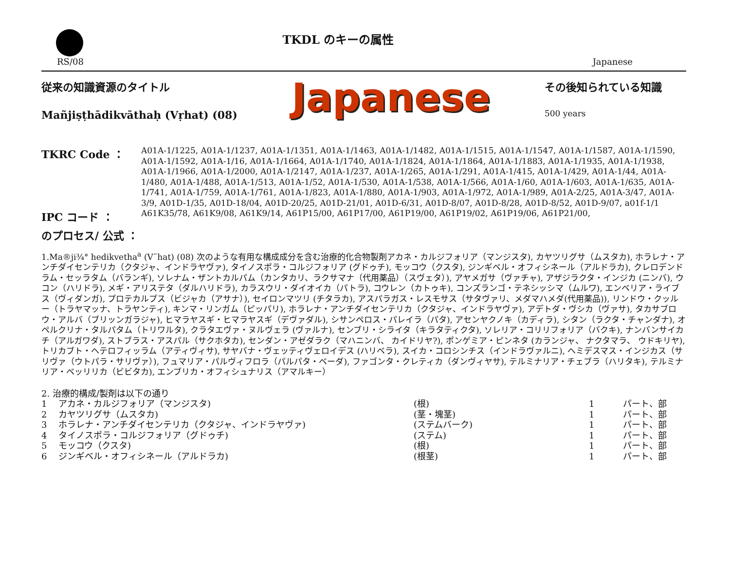RS/08
TKDL のキーの属性
Japanese
従来の知識資源のタイトル
Mañjiṣṭhādikvāthaḥ (Vṛhat) (08)
Japanese
その後知られている知識
500 years
TKRC Code ：
A01A-1/1225, A01A-1/1237, A01A-1/1351, A01A-1/1463, A01A-1/1482, A01A-1/1515, A01A-1/1547, A01A-1/1587, A01A-1/1590, A01A-1/1592, A01A-1/16, A01A-1/1664, A01A-1/1740, A01A-1/1824, A01A-1/1864, A01A-1/1883, A01A-1/1935, A01A-1/1938, A01A-1/1966, A01A-1/2000, A01A-1/2147, A01A-1/237, A01A-1/265, A01A-1/291, A01A-1/415, A01A-1/429, A01A-1/44, A01A-1/480, A01A-1/488, A01A-1/513, A01A-1/52, A01A-1/530, A01A-1/538, A01A-1/566, A01A-1/60, A01A-1/603, A01A-1/635, A01A-1/741, A01A-1/759, A01A-1/761, A01A-1/823, A01A-1/880, A01A-1/903, A01A-1/972, A01A-1/989, A01A-2/25, A01A-3/47, A01A-3/9, A01D-1/35, A01D-18/04, A01D-20/25, A01D-21/01, A01D-6/31, A01D-8/07, A01D-8/28, A01D-8/52, A01D-9/07, a01f-1/1
IPC コード ：
A61K35/78, A61K9/08, A61K9/14, A61P15/00, A61P17/00, A61P19/00, A61P19/02, A61P19/06, A61P21/00,
のプロセス/ 公式 ：
1.Ma®ji¾° hedikvetha<sup>a</sup> (V¨hat) (08) 次のような有用な構成成分を含む治療的化合物製剤アカネ・カルジフォリア（マンジスタ), カヤツリグサ（ムスタカ), ホラレナ・アンチダイセンテリカ（クタジャ、インドラヤヴァ), タイノスポラ・コルジフォリア (グドゥチ), モッコウ（クスタ), ジンギベル・オフィシネール（アルドラカ), クレロデンドラム・セッラタム（バランギ), ソレナム・ザントカルパム（カンタカリ、ラクサマナ（代用薬品）（スヴェタ）), アヤメガサ（ヴァチャ), アザジラクタ・インジカ (ニンバ), ウコン（ハリドラ), メギ・アリステタ（ダルハリドラ), カラスウリ・ダイオイカ（パトラ), コウレン（カトゥキ), コンズランゴ・テネシッシマ（ムルワ), エンベリア・ライブス（ヴィダンガ), プロテカルプス（ビジャカ（アサナ）), セイロンマツリ (チタラカ), アスパラガス・レスモサス（サタヴァリ、メダマハメダ(代用薬品)), リンドウ・クッルー（トラヤマッナ、トラヤンティ), キンマ・リンガム（ピッパリ), ホラレナ・アンチダイセンテリカ（クタジャ、インドラヤヴァ), アデトダ・ヴシカ（ヴァサ), タカサブロウ・アルバ（ブリッンガラジャ), ヒマラヤスギ・ヒマラヤスギ（デヴァダル), シサンペロス・パレイラ（パタ), アセンヤクノキ（カディラ), シタン（ラクタ・チャンダナ), オペルクリナ・タルパタム（トリワルタ), クラタエヴァ・ヌルヴェラ (ヴァルナ), センブリ・シライタ（キラタティクタ), ソレリア・コリリフォリア（バクキ), ナンバンサイカチ（アルガワダ), ストブラス・アスパル（サクホタカ), センダン・アゼダラク（マハニンバ、 カイドリヤ?), ポンゲミア・ピンネタ (カランジャ、 ナクタマラ、 ウドキリヤ), トリカブト・ヘテロフィッラム（アティヴィサ), サヤバナ・ヴェッティヴェロイデス (ハリベラ), スイカ・コロシンチス（インドラヴァルニ), ヘミデスマス・インジカス（サリヴァ（ウトパラ・サリヴァ）), フュマリア・パルヴィフロラ（パルパタ・ベーダ), ファゴンタ・クレティカ（ダンヴィヤサ), テルミナリア・チェブラ（ハリタキ), テルミナリア・ベッリリカ（ビビタカ), エンブリカ・オフィシュナリス（アマルキー）
2. 治療的構成/製剤は以下の通り
| 1 | アカネ・カルジフォリア（マンジスタ) | (根) | 1 | パート、部 |
| 2 | カヤツリグサ（ムスタカ) | (茎・塊茎) | 1 | パート、部 |
| 3 | ホラレナ・アンチダイセンテリカ（クタジャ、インドラヤヴァ) | (ステムバーク) | 1 | パート、部 |
| 4 | タイノスポラ・コルジフォリア（グドゥチ) | (ステム) | 1 | パート、部 |
| 5 | モッコウ（クスタ) | (根) | 1 | パート、部 |
| 6 | ジンギベル・オフィシネール（アルドラカ) | (根茎) | 1 | パート、部 |